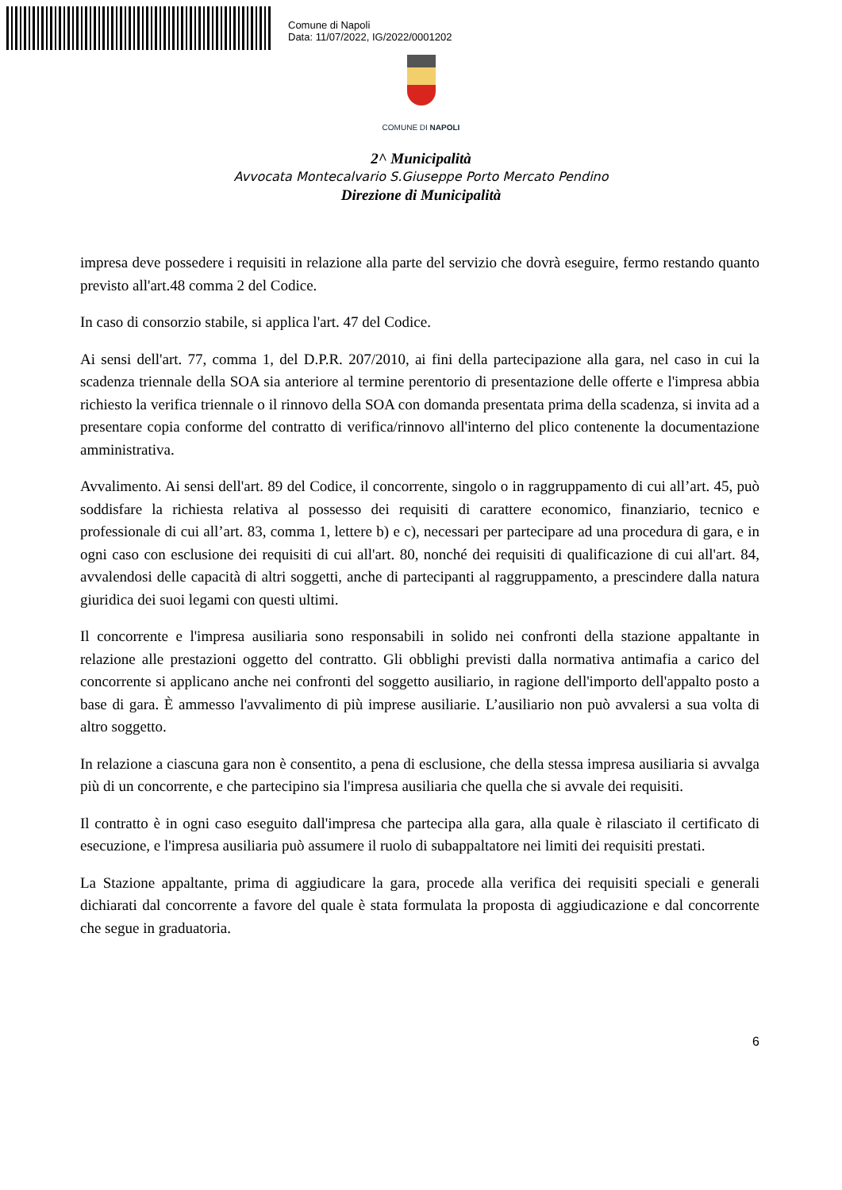Comune di Napoli
Data: 11/07/2022, IG/2022/0001202
COMUNE DI NAPOLI
2^ Municipalità
Avvocata Montecalvario S.Giuseppe Porto Mercato Pendino
Direzione di Municipalità
impresa deve possedere i requisiti in relazione alla parte del servizio che dovrà eseguire, fermo restando quanto previsto all'art.48 comma 2 del Codice.
In caso di consorzio stabile, si applica l'art. 47 del Codice.
Ai sensi dell'art. 77, comma 1, del D.P.R. 207/2010, ai fini della partecipazione alla gara, nel caso in cui la scadenza triennale della SOA sia anteriore al termine perentorio di presentazione delle offerte e l'impresa abbia richiesto la verifica triennale o il rinnovo della SOA con domanda presentata prima della scadenza, si invita ad a presentare copia conforme del contratto di verifica/rinnovo all'interno del plico contenente la documentazione amministrativa.
Avvalimento. Ai sensi dell'art. 89 del Codice, il concorrente, singolo o in raggruppamento di cui all’art. 45, può soddisfare la richiesta relativa al possesso dei requisiti di carattere economico, finanziario, tecnico e professionale di cui all’art. 83, comma 1, lettere b) e c), necessari per partecipare ad una procedura di gara, e in ogni caso con esclusione dei requisiti di cui all'art. 80, nonché dei requisiti di qualificazione di cui all'art. 84, avvalendosi delle capacità di altri soggetti, anche di partecipanti al raggruppamento, a prescindere dalla natura giuridica dei suoi legami con questi ultimi.
Il concorrente e l'impresa ausiliaria sono responsabili in solido nei confronti della stazione appaltante in relazione alle prestazioni oggetto del contratto. Gli obblighi previsti dalla normativa antimafia a carico del concorrente si applicano anche nei confronti del soggetto ausiliario, in ragione dell'importo dell'appalto posto a base di gara. È ammesso l'avvalimento di più imprese ausiliarie. L’ausiliario non può avvalersi a sua volta di altro soggetto.
In relazione a ciascuna gara non è consentito, a pena di esclusione, che della stessa impresa ausiliaria si avvalga più di un concorrente, e che partecipino sia l'impresa ausiliaria che quella che si avvale dei requisiti.
Il contratto è in ogni caso eseguito dall'impresa che partecipa alla gara, alla quale è rilasciato il certificato di esecuzione, e l'impresa ausiliaria può assumere il ruolo di subappaltatore nei limiti dei requisiti prestati.
La Stazione appaltante, prima di aggiudicare la gara, procede alla verifica dei requisiti speciali e generali dichiarati dal concorrente a favore del quale è stata formulata la proposta di aggiudicazione e dal concorrente che segue in graduatoria.
6